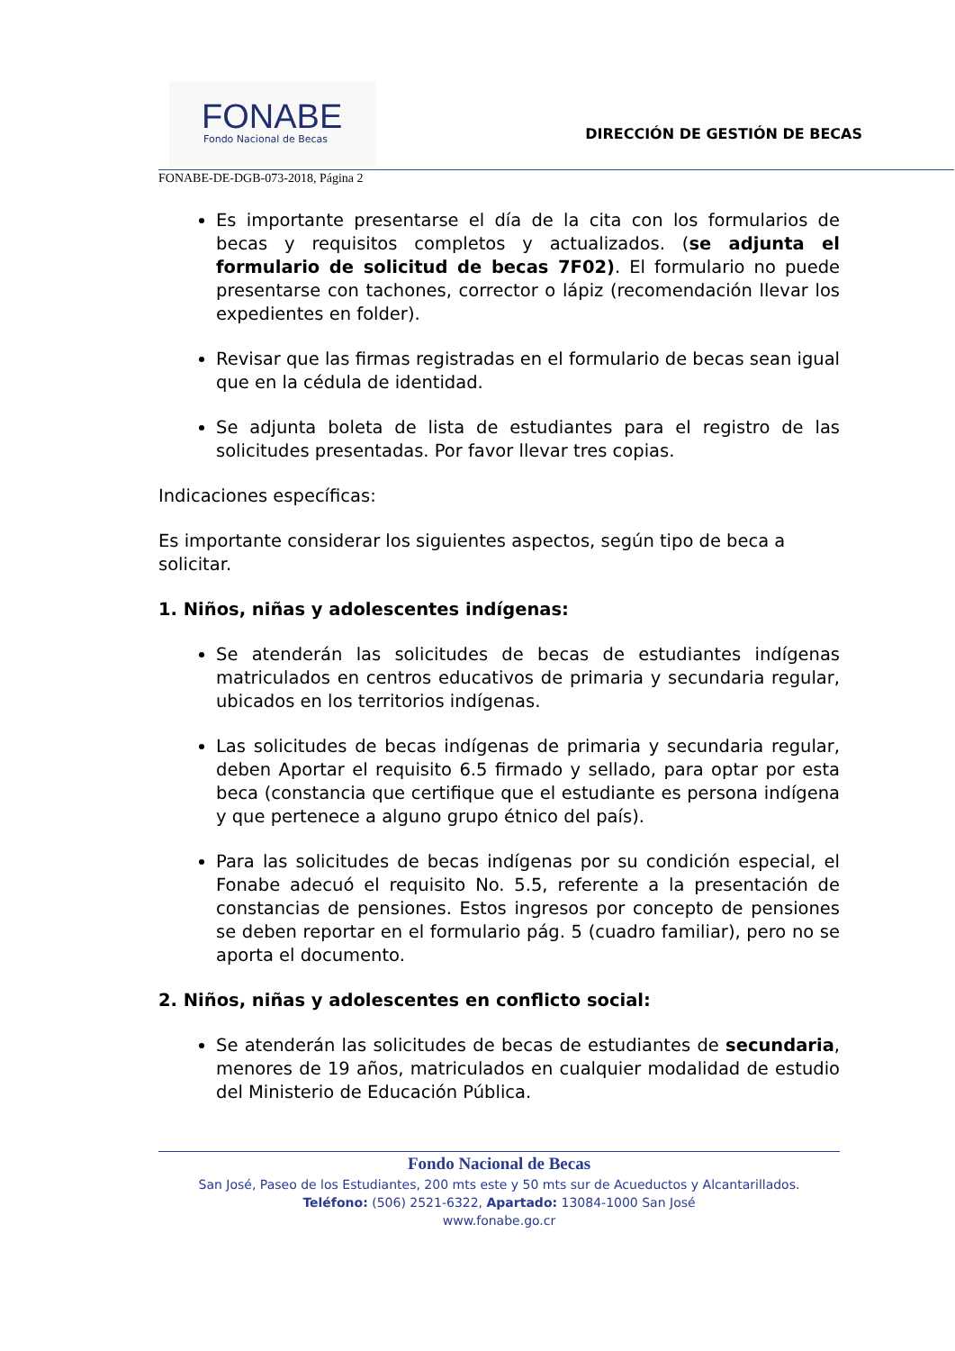FONABE
Fondo Nacional de Becas
DIRECCIÓN DE GESTIÓN DE BECAS
FONABE-DE-DGB-073-2018, Página 2
Es importante presentarse el día de la cita con los formularios de becas y requisitos completos y actualizados. (se adjunta el formulario de solicitud de becas 7F02). El formulario no puede presentarse con tachones, corrector o lápiz (recomendación llevar los expedientes en folder).
Revisar que las firmas registradas en el formulario de becas sean igual que en la cédula de identidad.
Se adjunta boleta de lista de estudiantes para el registro de las solicitudes presentadas. Por favor llevar tres copias.
Indicaciones específicas:
Es importante considerar los siguientes aspectos, según tipo de beca a solicitar.
1. Niños, niñas y adolescentes indígenas:
Se atenderán las solicitudes de becas de estudiantes indígenas matriculados en centros educativos de primaria y secundaria regular, ubicados en los territorios indígenas.
Las solicitudes de becas indígenas de primaria y secundaria regular, deben Aportar el requisito 6.5 firmado y sellado, para optar por esta beca (constancia que certifique que el estudiante es persona indígena y que pertenece a alguno grupo étnico del país).
Para las solicitudes de becas indígenas por su condición especial, el Fonabe adecuó el requisito No. 5.5, referente a la presentación de constancias de pensiones. Estos ingresos por concepto de pensiones se deben reportar en el formulario pág. 5 (cuadro familiar), pero no se aporta el documento.
2. Niños, niñas y adolescentes en conflicto social:
Se atenderán las solicitudes de becas de estudiantes de secundaria, menores de 19 años, matriculados en cualquier modalidad de estudio del Ministerio de Educación Pública.
Fondo Nacional de Becas
San José, Paseo de los Estudiantes, 200 mts este y 50 mts sur de Acueductos y Alcantarillados.
Teléfono: (506) 2521-6322, Apartado: 13084-1000 San José
www.fonabe.go.cr